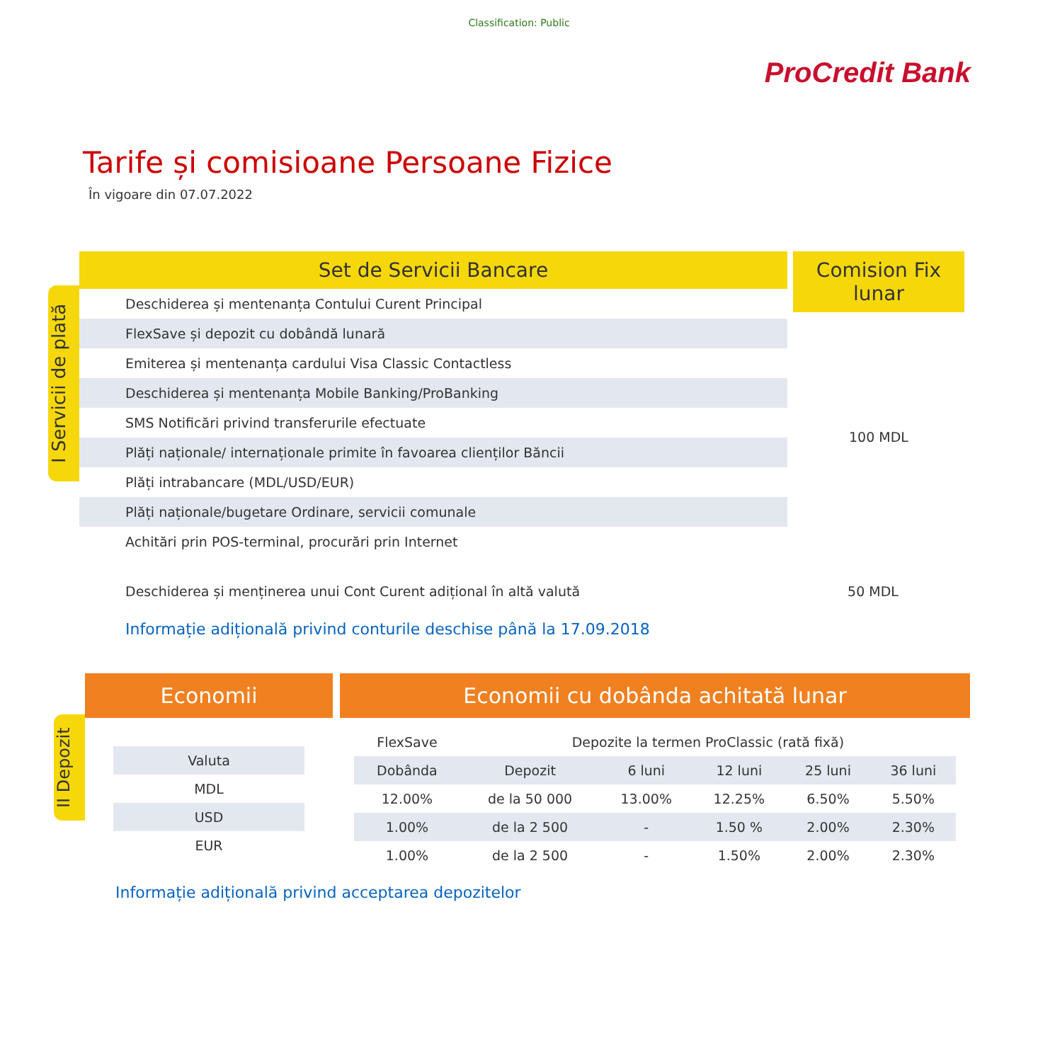Classification: Public
ProCredit Bank
Tarife și comisioane Persoane Fizice
În vigoare din 07.07.2022
I Servicii de plată
Set de Servicii Bancare
| Deschiderea și mentenanța Contului Curent Principal |
| FlexSave și depozit cu dobândă lunară |
| Emiterea și mentenanța cardului Visa Classic Contactless |
| Deschiderea și mentenanța Mobile Banking/ProBanking |
| SMS Notificări privind transferurile efectuate |
| Plăți naționale/ internaționale primite în favoarea clienților Băncii |
| Plăți intrabancare (MDL/USD/EUR) |
| Plăți naționale/bugetare Ordinare, servicii comunale |
| Achitări prin POS-terminal, procurări prin Internet |
Comision Fix lunar
100 MDL
Deschiderea și menținerea unui Cont Curent adițional în altă valută 50 MDL
Informație adițională privind conturile deschise până la 17.09.2018
II Depozit
Economii
| Valuta |
| MDL |
| USD |
| EUR |
Economii cu dobânda achitată lunar
| FlexSave | Depozite la termen ProClassic (rată fixă) | | | | |
| Dobânda | Depozit | 6 luni | 12 luni | 25 luni | 36 luni |
| 12.00% | de la 50 000 | 13.00% | 12.25% | 6.50% | 5.50% |
| 1.00% | de la 2 500 | - | 1.50 % | 2.00% | 2.30% |
| 1.00% | de la 2 500 | - | 1.50% | 2.00% | 2.30% |
Informație adițională privind acceptarea depozitelor